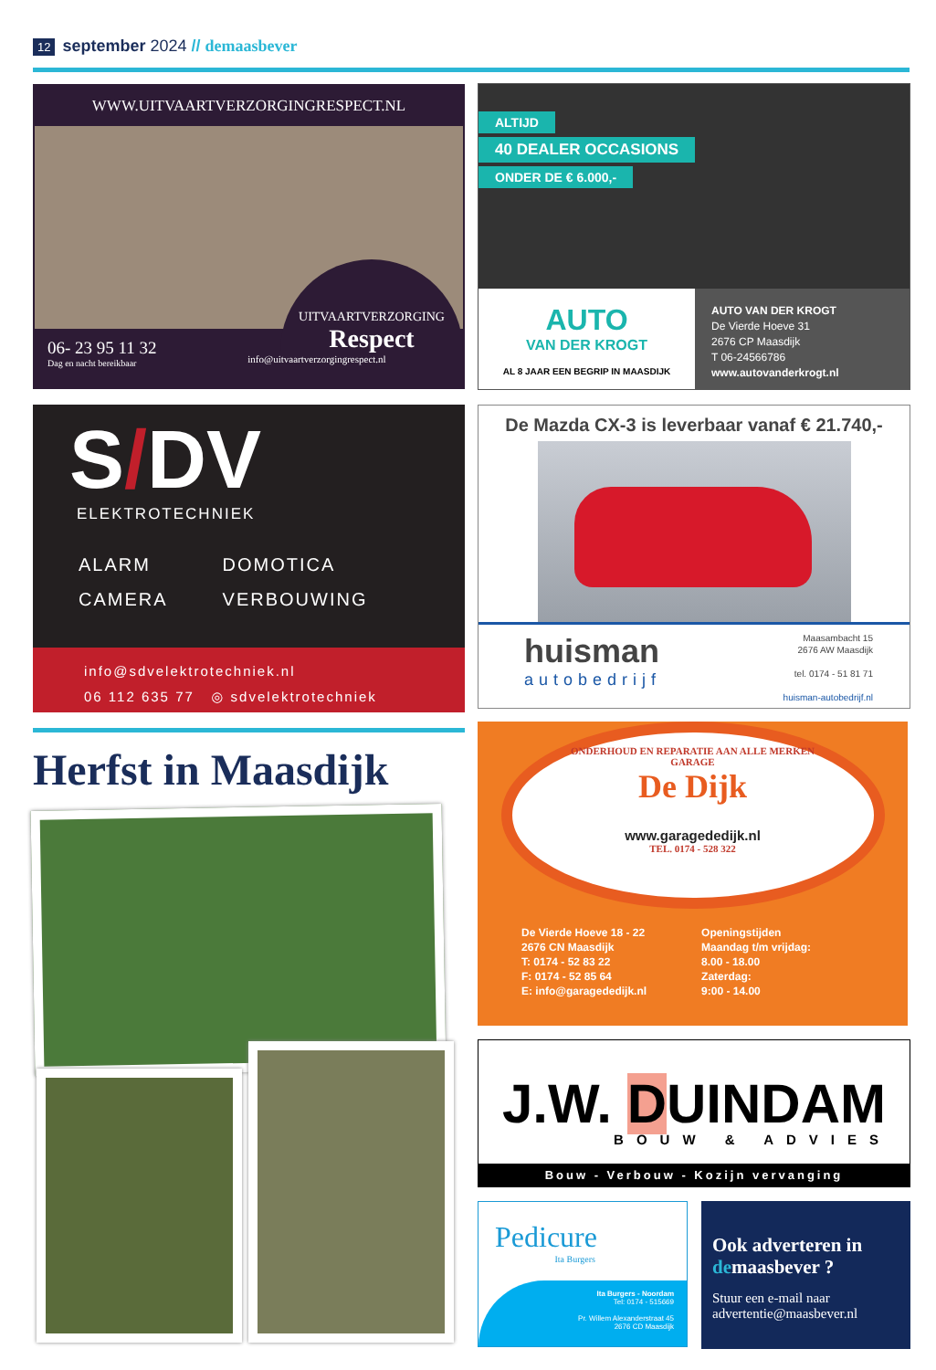12 september 2024 // demaasbever
WWW.UITVAARTVERZORGINGRESPECT.NL
06- 23 95 11 32
Dag en nacht bereikbaar
UITVAARTVERZORGING
Respect
info@uitvaartverzorgingrespect.nl
ALTIJD
40 DEALER OCCASIONS
ONDER DE € 6.000,-
AUTO
VAN DER KROGT
AL 8 JAAR EEN BEGRIP IN MAASDIJK
AUTO VAN DER KROGT
De Vierde Hoeve 31
2676 CP Maasdijk
T 06-24566786
www.autovanderkrogt.nl
S/DV
ELEKTROTECHNIEK
ALARM
CAMERA
DOMOTICA
VERBOUWING
info@sdvelektrotechniek.nl
06 112 635 77 ◎ sdvelektrotechniek
De Mazda CX-3 is leverbaar vanaf € 21.740,-
huisman
autobedrijf
Maasambacht 15
2676 AW Maasdijk
tel. 0174 - 51 81 71
huisman-autobedrijf.nl
Herfst in Maasdijk
ONDERHOUD EN REPARATIE AAN ALLE MERKEN
GARAGE
De Dijk
www.garagededijk.nl
TEL. 0174 - 528 322
De Vierde Hoeve 18 - 22
2676 CN Maasdijk
T: 0174 - 52 83 22
F: 0174 - 52 85 64
E: info@garagededijk.nl
Openingstijden
Maandag t/m vrijdag:
8.00 - 18.00
Zaterdag:
9:00 - 14.00
J.W. DUINDAM
BOUW & ADVIES
Bouw - Verbouw - Kozijn vervanging
Pedicure
Ita Burgers
Ita Burgers - Noordam
Tel: 0174 - 515669
Pr. Willem Alexanderstraat 45
2676 CD Maasdijk
Ook adverteren in demaasbever ?
Stuur een e-mail naar advertentie@maasbever.nl